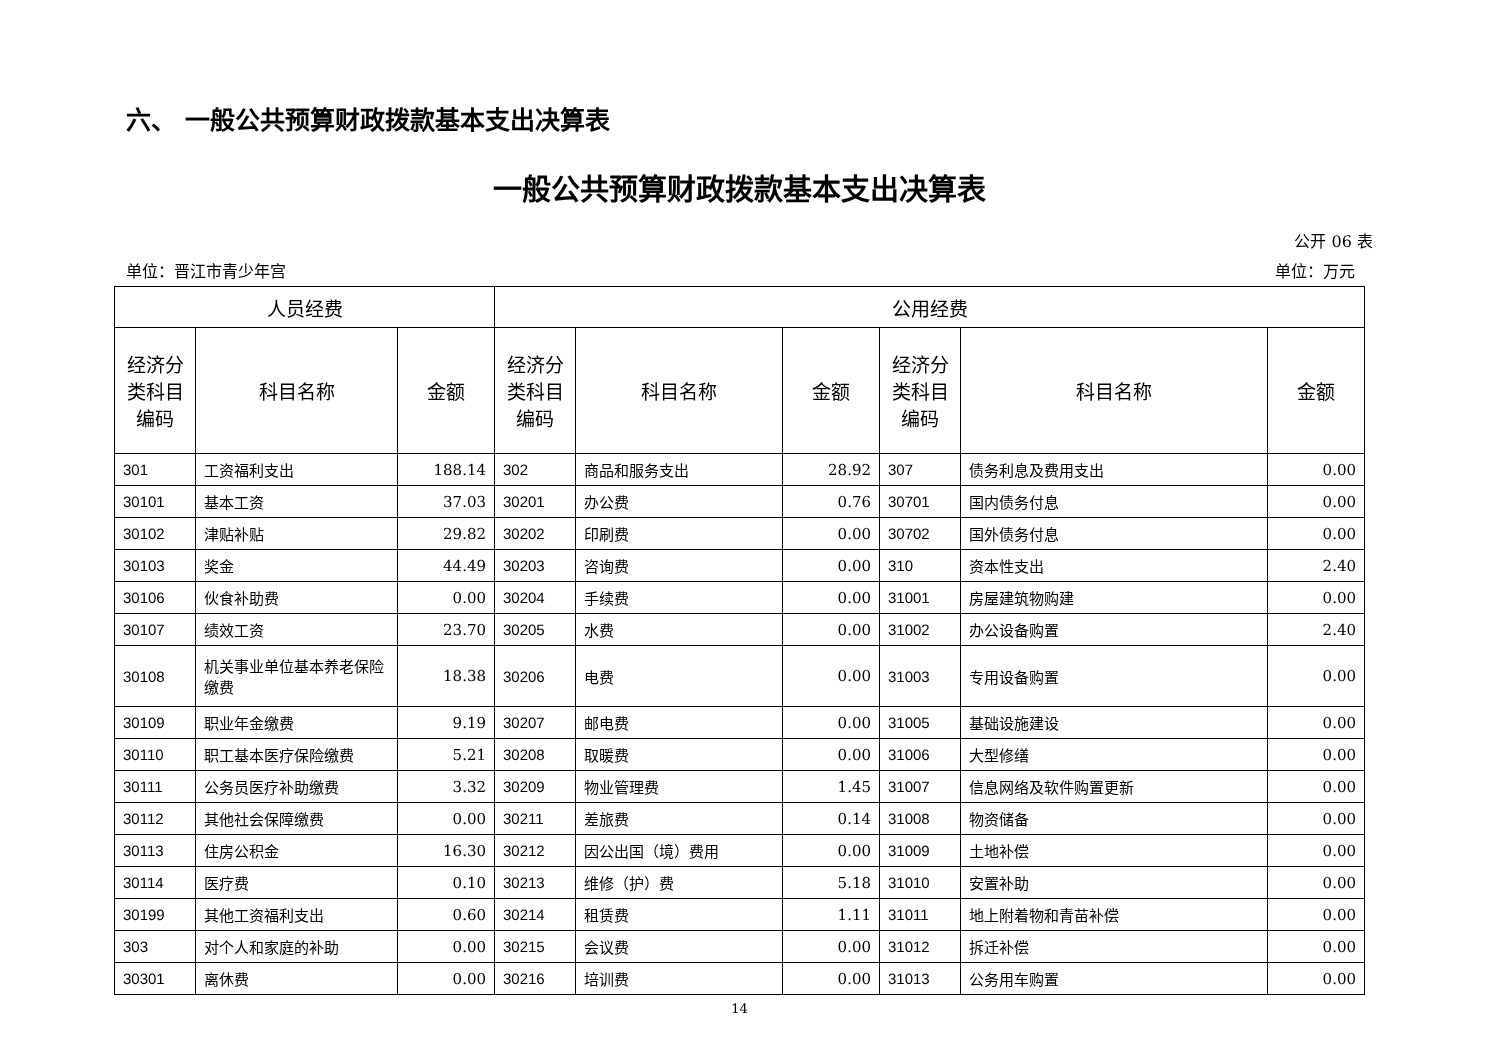六、 一般公共预算财政拨款基本支出决算表
一般公共预算财政拨款基本支出决算表
公开 06 表
单位：晋江市青少年宫 单位：万元
| 人员经费 | | | 公用经费 | | | | | |
| --- | --- | --- | --- | --- | --- | --- | --- | --- |
| 经济分类科目编码 | 科目名称 | 金额 | 经济分类科目编码 | 科目名称 | 金额 | 经济分类科目编码 | 科目名称 | 金额 |
| 301 | 工资福利支出 | 188.14 | 302 | 商品和服务支出 | 28.92 | 307 | 债务利息及费用支出 | 0.00 |
| 30101 | 基本工资 | 37.03 | 30201 | 办公费 | 0.76 | 30701 | 国内债务付息 | 0.00 |
| 30102 | 津贴补贴 | 29.82 | 30202 | 印刷费 | 0.00 | 30702 | 国外债务付息 | 0.00 |
| 30103 | 奖金 | 44.49 | 30203 | 咨询费 | 0.00 | 310 | 资本性支出 | 2.40 |
| 30106 | 伙食补助费 | 0.00 | 30204 | 手续费 | 0.00 | 31001 | 房屋建筑物购建 | 0.00 |
| 30107 | 绩效工资 | 23.70 | 30205 | 水费 | 0.00 | 31002 | 办公设备购置 | 2.40 |
| 30108 | 机关事业单位基本养老保险缴费 | 18.38 | 30206 | 电费 | 0.00 | 31003 | 专用设备购置 | 0.00 |
| 30109 | 职业年金缴费 | 9.19 | 30207 | 邮电费 | 0.00 | 31005 | 基础设施建设 | 0.00 |
| 30110 | 职工基本医疗保险缴费 | 5.21 | 30208 | 取暖费 | 0.00 | 31006 | 大型修缮 | 0.00 |
| 30111 | 公务员医疗补助缴费 | 3.32 | 30209 | 物业管理费 | 1.45 | 31007 | 信息网络及软件购置更新 | 0.00 |
| 30112 | 其他社会保障缴费 | 0.00 | 30211 | 差旅费 | 0.14 | 31008 | 物资储备 | 0.00 |
| 30113 | 住房公积金 | 16.30 | 30212 | 因公出国（境）费用 | 0.00 | 31009 | 土地补偿 | 0.00 |
| 30114 | 医疗费 | 0.10 | 30213 | 维修（护）费 | 5.18 | 31010 | 安置补助 | 0.00 |
| 30199 | 其他工资福利支出 | 0.60 | 30214 | 租赁费 | 1.11 | 31011 | 地上附着物和青苗补偿 | 0.00 |
| 303 | 对个人和家庭的补助 | 0.00 | 30215 | 会议费 | 0.00 | 31012 | 拆迁补偿 | 0.00 |
| 30301 | 离休费 | 0.00 | 30216 | 培训费 | 0.00 | 31013 | 公务用车购置 | 0.00 |
14